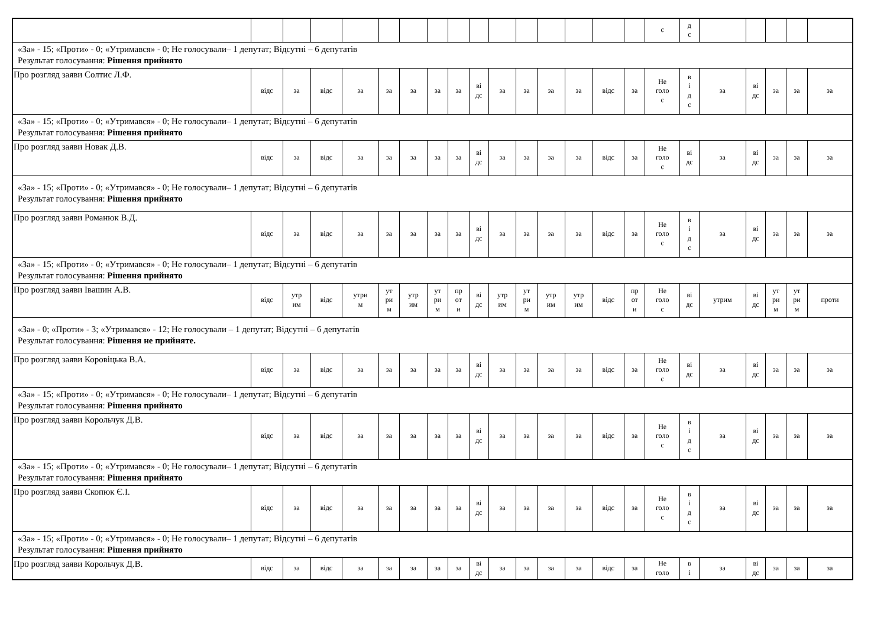| | | | | | | | | | | | | | | | | с | д с | | | | | |
| «За» - 15; «Проти» - 0; «Утримався» - 0; Не голосували– 1 депутат; Відсутні – 6 депутатів Результат голосування: Рішення прийнято | | | | | | | | | | | | | | | | | | | | | | |
| Про розгляд заяви Солтис Л.Ф. | відс | за | відс | за | за | за | за | за | ві дс | за | за | за | за | відс | за | Не голо с | в і д с | за | ві дс | за | за | за |
| «За» - 15; «Проти» - 0; «Утримався» - 0; Не голосували– 1 депутат; Відсутні – 6 депутатів Результат голосування: Рішення прийнято | | | | | | | | | | | | | | | | | | | | | | |
| Про розгляд заяви Новак Д.В. | відс | за | відс | за | за | за | за | за | ві дс | за | за | за | за | відс | за | Не голо с | ві дс | за | ві дс | за | за | за |
| «За» - 15; «Проти» - 0; «Утримався» - 0; Не голосували– 1 депутат; Відсутні – 6 депутатів Результат голосування: Рішення прийнято | | | | | | | | | | | | | | | | | | | | | | |
| Про розгляд заяви Романюк В.Д. | відс | за | відс | за | за | за | за | за | ві дс | за | за | за | за | відс | за | Не голо с | в і д с | за | ві дс | за | за | за |
| «За» - 15; «Проти» - 0; «Утримався» - 0; Не голосували– 1 депутат; Відсутні – 6 депутатів Результат голосування: Рішення прийнято | | | | | | | | | | | | | | | | | | | | | | |
| Про розгляд заяви Івашин А.В. | відс | утр им | відс | утри м | ут ри м | утр им | ут ри м | пр от и | ві дс | утр им | ут ри м | утр им | утр им | відс | пр от и | Не голо с | ві дс | утрим | ві дс | ут ри м | ут ри м | проти |
| «За» - 0; «Проти» - 3; «Утримався» - 12; Не голосували – 1 депутат; Відсутні – 6 депутатів Результат голосування: Рішення не прийняте. | | | | | | | | | | | | | | | | | | | | | | |
| Про розгляд заяви Коровіцька В.А. | відс | за | відс | за | за | за | за | за | ві дс | за | за | за | за | відс | за | Не голо с | ві дс | за | ві дс | за | за | за |
| «За» - 15; «Проти» - 0; «Утримався» - 0; Не голосували– 1 депутат; Відсутні – 6 депутатів Результат голосування: Рішення прийнято | | | | | | | | | | | | | | | | | | | | | | |
| Про розгляд заяви Корольчук Д.В. | відс | за | відс | за | за | за | за | за | ві дс | за | за | за | за | відс | за | Не голо с | в і д с | за | ві дс | за | за | за |
| «За» - 15; «Проти» - 0; «Утримався» - 0; Не голосували– 1 депутат; Відсутні – 6 депутатів Результат голосування: Рішення прийнято | | | | | | | | | | | | | | | | | | | | | | |
| Про розгляд заяви Скопюк Є.І. | відс | за | відс | за | за | за | за | за | ві дс | за | за | за | за | відс | за | Не голо с | в і д с | за | ві дс | за | за | за |
| «За» - 15; «Проти» - 0; «Утримався» - 0; Не голосували– 1 депутат; Відсутні – 6 депутатів Результат голосування: Рішення прийнято | | | | | | | | | | | | | | | | | | | | | | |
| Про розгляд заяви Корольчук Д.В. | відс | за | відс | за | за | за | за | за | ві дс | за | за | за | за | відс | за | Не голо | в і | за | ві дс | за | за | за |